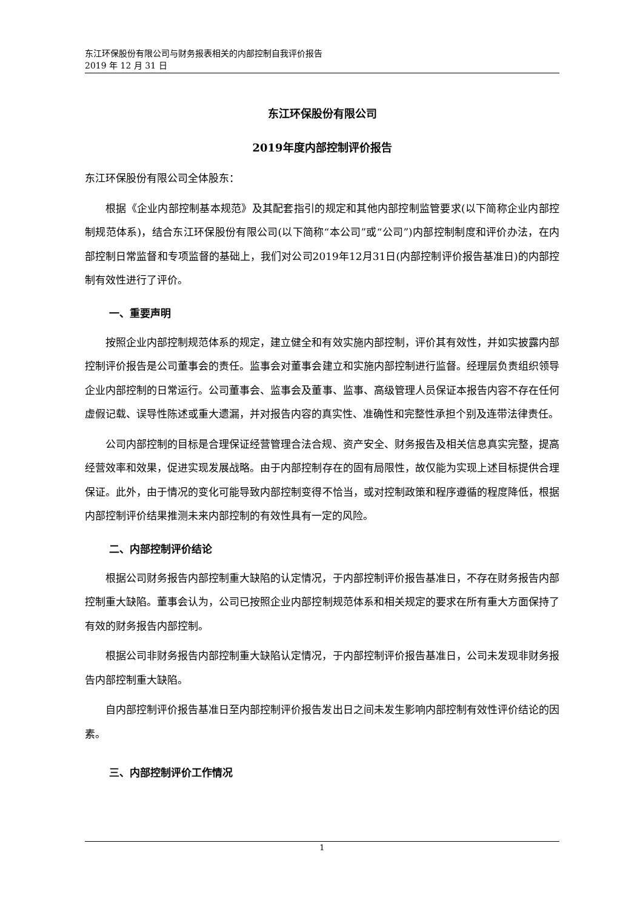东江环保股份有限公司与财务报表相关的内部控制自我评价报告
2019 年 12 月 31 日
东江环保股份有限公司
2019年度内部控制评价报告
东江环保股份有限公司全体股东：
根据《企业内部控制基本规范》及其配套指引的规定和其他内部控制监管要求(以下简称企业内部控制规范体系)，结合东江环保股份有限公司(以下简称“本公司”或“公司”)内部控制制度和评价办法，在内部控制日常监督和专项监督的基础上，我们对公司2019年12月31日(内部控制评价报告基准日)的内部控制有效性进行了评价。
一、重要声明
按照企业内部控制规范体系的规定，建立健全和有效实施内部控制，评价其有效性，并如实披露内部控制评价报告是公司董事会的责任。监事会对董事会建立和实施内部控制进行监督。经理层负责组织领导企业内部控制的日常运行。公司董事会、监事会及董事、监事、高级管理人员保证本报告内容不存在任何虚假记载、误导性陈述或重大遗漏，并对报告内容的真实性、准确性和完整性承担个别及连带法律责任。
公司内部控制的目标是合理保证经营管理合法合规、资产安全、财务报告及相关信息真实完整，提高经营效率和效果，促进实现发展战略。由于内部控制存在的固有局限性，故仅能为实现上述目标提供合理保证。此外，由于情况的变化可能导致内部控制变得不恰当，或对控制政策和程序遵循的程度降低，根据内部控制评价结果推测未来内部控制的有效性具有一定的风险。
二、内部控制评价结论
根据公司财务报告内部控制重大缺陷的认定情况，于内部控制评价报告基准日，不存在财务报告内部控制重大缺陷。董事会认为，公司已按照企业内部控制规范体系和相关规定的要求在所有重大方面保持了有效的财务报告内部控制。
根据公司非财务报告内部控制重大缺陷认定情况，于内部控制评价报告基准日，公司未发现非财务报告内部控制重大缺陷。
自内部控制评价报告基准日至内部控制评价报告发出日之间未发生影响内部控制有效性评价结论的因素。
三、内部控制评价工作情况
1